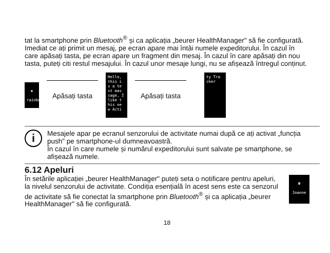tat la smartphone prin Bluetooth<sup>®</sup> și ca aplicația „beurer HealthManager" să fie configurată.
Imediat ce ați primit un mesaj, pe ecran apare mai întâi numele expeditorului. În cazul în care apăsați tasta, pe ecran apare un fragment din mesaj. În cazul în care apăsați din nou tasta, puteți citi restul mesajului. În cazul unor mesaje lungi, nu se afișează întregul conținut.
▪
rainbow
Apăsați tasta
Hello,
this i
s a te
st mas
sage, I
like t
his ne
w Acti
Apăsați tasta
ty Tra
cker
i
Mesajele apar pe ecranul senzorului de activitate numai după ce ați activat „funcția push" pe smartphone-ul dumneavoastră.
În cazul în care numele și numărul expeditorului sunt salvate pe smartphone, se afișează numele.
6.12 Apeluri
În setările aplicației „beurer HealthManager" puteți seta o notificare pentru apeluri, la nivelul senzorului de activitate. Condiția esențială în acest sens este ca senzorul de activitate să fie conectat la smartphone prin Bluetooth<sup>®</sup> și ca aplicația „beurer HealthManager" să fie configurată.
☎
Joanne
18